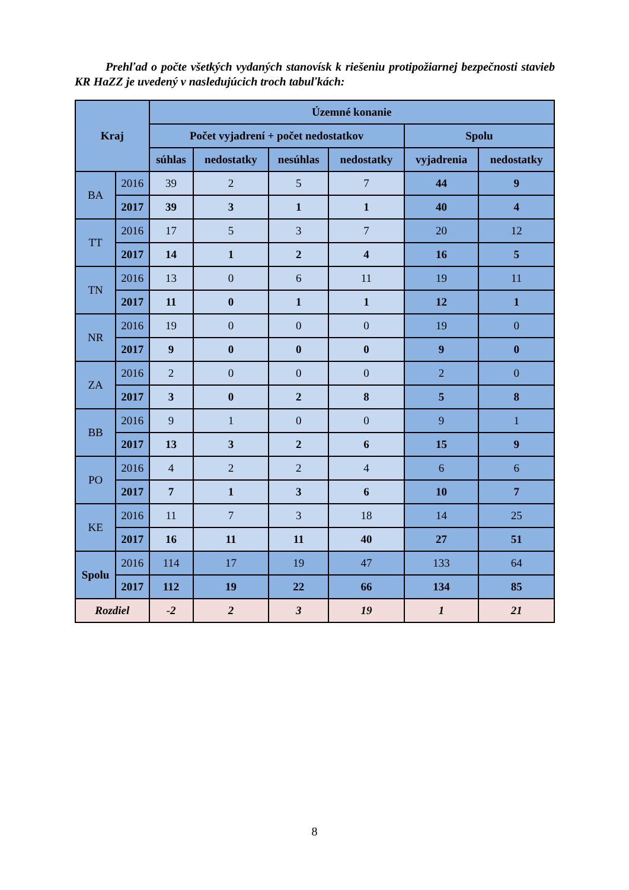Prehľad o počte všetkých vydaných stanovísk k riešeniu protipožiarnej bezpečnosti stavieb KR HaZZ je uvedený v nasledujúcich troch tabuľkách:
| Kraj | | Územné konanie | | | | | |
| --- | --- | --- | --- | --- | --- | --- | --- |
| | | Počet vyjadrení + počet nedostatkov | | | | Spolu | |
| | | súhlas | nedostatky | nesúhlas | nedostatky | vyjadrenia | nedostatky |
| BA | 2016 | 39 | 2 | 5 | 7 | 44 | 9 |
| | 2017 | 39 | 3 | 1 | 1 | 40 | 4 |
| TT | 2016 | 17 | 5 | 3 | 7 | 20 | 12 |
| | 2017 | 14 | 1 | 2 | 4 | 16 | 5 |
| TN | 2016 | 13 | 0 | 6 | 11 | 19 | 11 |
| | 2017 | 11 | 0 | 1 | 1 | 12 | 1 |
| NR | 2016 | 19 | 0 | 0 | 0 | 19 | 0 |
| | 2017 | 9 | 0 | 0 | 0 | 9 | 0 |
| ZA | 2016 | 2 | 0 | 0 | 0 | 2 | 0 |
| | 2017 | 3 | 0 | 2 | 8 | 5 | 8 |
| BB | 2016 | 9 | 1 | 0 | 0 | 9 | 1 |
| | 2017 | 13 | 3 | 2 | 6 | 15 | 9 |
| PO | 2016 | 4 | 2 | 2 | 4 | 6 | 6 |
| | 2017 | 7 | 1 | 3 | 6 | 10 | 7 |
| KE | 2016 | 11 | 7 | 3 | 18 | 14 | 25 |
| | 2017 | 16 | 11 | 11 | 40 | 27 | 51 |
| Spolu | 2016 | 114 | 17 | 19 | 47 | 133 | 64 |
| | 2017 | 112 | 19 | 22 | 66 | 134 | 85 |
| Rozdiel | | -2 | 2 | 3 | 19 | 1 | 21 |
8